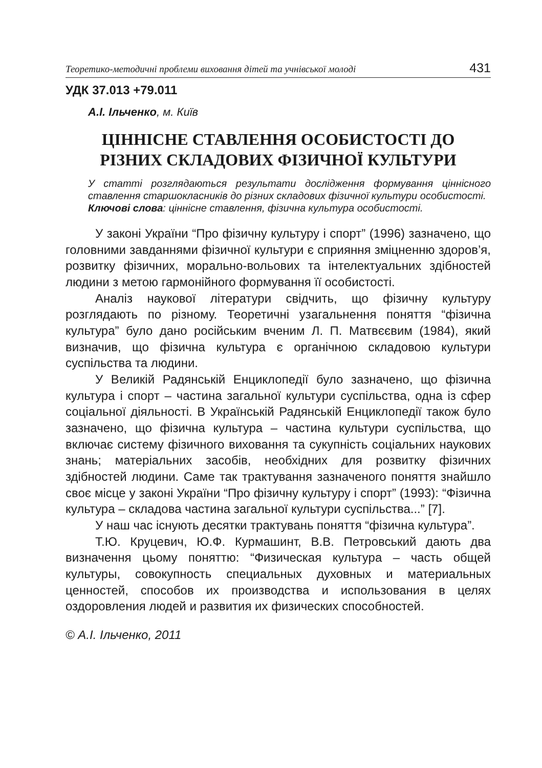Теоретико-методичні проблеми виховання дітей та учнівської молоді 431
УДК 37.013 +79.011
А.І. Ільченко, м. Київ
ЦІННІСНЕ СТАВЛЕННЯ ОСОБИСТОСТІ ДО
РІЗНИХ СКЛАДОВИХ ФІЗИЧНОЇ КУЛЬТУРИ
У статті розглядаються результати дослідження формування ціннісного ставлення старшокласників до різних складових фізичної культури особистості.
Ключові слова: ціннісне ставлення, фізична культура особистості.
У законі України “Про фізичну культуру і спорт” (1996) зазначено, що головними завданнями фізичної культури є сприяння зміцненню здоров’я, розвитку фізичних, морально-вольових та інтелектуальних здібностей людини з метою гармонійного формування її особистості.
Аналіз наукової літератури свідчить, що фізичну культуру розглядають по різному. Теоретичні узагальнення поняття “фізична культура” було дано російським вченим Л. П. Матвєєвим (1984), який визначив, що фізична культура є органічною складовою культури суспільства та людини.
У Великій Радянській Енциклопедії було зазначено, що фізична культура і спорт – частина загальної культури суспільства, одна із сфер соціальної діяльності. В Українській Радянській Енциклопедії також було зазначено, що фізична культура – частина культури суспільства, що включає систему фізичного виховання та сукупність соціальних наукових знань; матеріальних засобів, необхідних для розвитку фізичних здібностей людини. Саме так трактування зазначеного поняття знайшло своє місце у законі України “Про фізичну культуру і спорт” (1993): “Фізична культура – складова частина загальної культури суспільства...” [7].
У наш час існують десятки трактувань поняття “фізична культура”.
Т.Ю. Круцевич, Ю.Ф. Курмашинт, В.В. Петровський дають два визначення цьому поняттю: “Физическая культура – часть общей культуры, совокупность специальных духовных и материальных ценностей, способов их производства и использования в целях оздоровления людей и развития их физических способностей.
© А.І. Ільченко, 2011